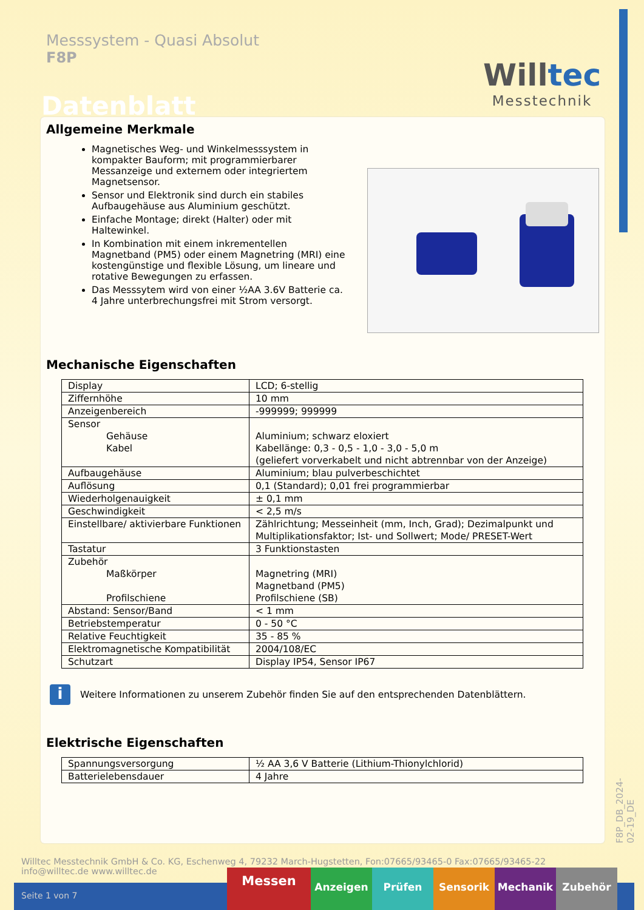Messsystem - Quasi Absolut
F8P
Datenblatt
Willtec
Messtechnik
Allgemeine Merkmale
Magnetisches Weg- und Winkelmesssystem in kompakter Bauform; mit programmierbarer Messanzeige und externem oder integriertem Magnetsensor.
Sensor und Elektronik sind durch ein stabiles Aufbaugehäuse aus Aluminium geschützt.
Einfache Montage; direkt (Halter) oder mit Haltewinkel.
In Kombination mit einem inkrementellen Magnetband (PM5) oder einem Magnetring (MRI) eine kostengünstige und flexible Lösung, um lineare und rotative Bewegungen zu erfassen.
Das Messsytem wird von einer ½AA 3.6V Batterie ca. 4 Jahre unterbrechungsfrei mit Strom versorgt.
Mechanische Eigenschaften
| Display | LCD; 6-stellig |
| Ziffernhöhe | 10 mm |
| Anzeigenbereich | -999999; 999999 |
| Sensor Gehäuse Kabel | Aluminium; schwarz eloxiert Kabellänge: 0,3 - 0,5 - 1,0 - 3,0 - 5,0 m (geliefert vorverkabelt und nicht abtrennbar von der Anzeige) |
| Aufbaugehäuse | Aluminium; blau pulverbeschichtet |
| Auflösung | 0,1 (Standard); 0,01 frei programmierbar |
| Wiederholgenauigkeit | ± 0,1 mm |
| Geschwindigkeit | < 2,5 m/s |
| Einstellbare/ aktivierbare Funktionen | Zählrichtung; Messeinheit (mm, Inch, Grad); Dezimalpunkt und Multiplikationsfaktor; Ist- und Sollwert; Mode/ PRESET-Wert |
| Tastatur | 3 Funktionstasten |
| Zubehör Maßkörper Profilschiene | Magnetring (MRI) Magnetband (PM5) Profilschiene (SB) |
| Abstand: Sensor/Band | < 1 mm |
| Betriebstemperatur | 0 - 50 °C |
| Relative Feuchtigkeit | 35 - 85 % |
| Elektromagnetische Kompatibilität | 2004/108/EC |
| Schutzart | Display IP54, Sensor IP67 |
i
Weitere Informationen zu unserem Zubehör finden Sie auf den entsprechenden Datenblättern.
Elektrische Eigenschaften
| Spannungsversorgung | ½ AA 3,6 V Batterie (Lithium-Thionylchlorid) |
| Batterielebensdauer | 4 Jahre |
F8P_DB_2024-02-19_DE
Willtec Messtechnik GmbH & Co. KG, Eschenweg 4, 79232 March-Hugstetten, Fon:07665/93465-0 Fax:07665/93465-22
info@willtec.de www.willtec.de
Seite 1 von 7
Messen
Anzeigen Prüfen Sensorik Mechanik Zubehör